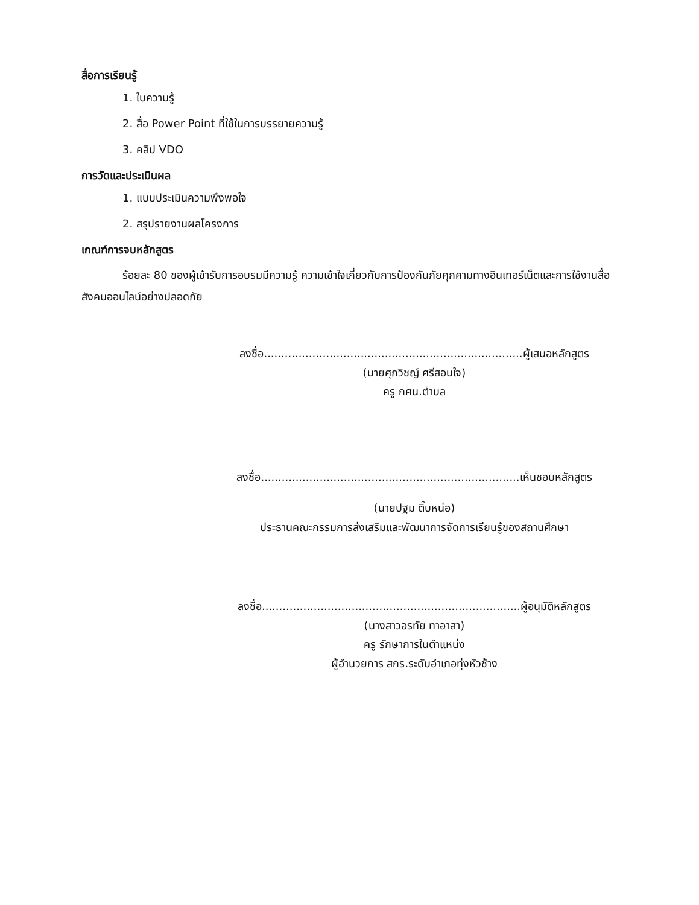สื่อการเรียนรู้
1. ใบความรู้
2. สื่อ Power Point ที่ใช้ในการบรรยายความรู้
3. คลิป VDO
การวัดและประเมินผล
1. แบบประเมินความพึงพอใจ
2. สรุปรายงานผลโครงการ
เกณฑ์การจบหลักสูตร
ร้อยละ 80 ของผู้เข้ารับการอบรมมีความรู้ ความเข้าใจเกี่ยวกับการป้องกันภัยคุกคามทางอินเทอร์เน็ตและการใช้งานสื่อสังคมออนไลน์อย่างปลอดภัย
ลงชื่อ...........................................................................ผู้เสนอหลักสูตร
(นายศุภวิชญ์ ศรีสอนใจ)
ครู กศน.ตำบล
ลงชื่อ...........................................................................เห็นชอบหลักสูตร
(นายปฐม ติ๊บหน่อ)
ประธานคณะกรรมการส่งเสริมและพัฒนาการจัดการเรียนรู้ของสถานศึกษา
ลงชื่อ...........................................................................ผู้อนุมัติหลักสูตร
(นางสาวอรทัย ทาอาสา)
ครู รักษาการในตำแหน่ง
ผู้อำนวยการ สกร.ระดับอำเภอทุ่งหัวช้าง